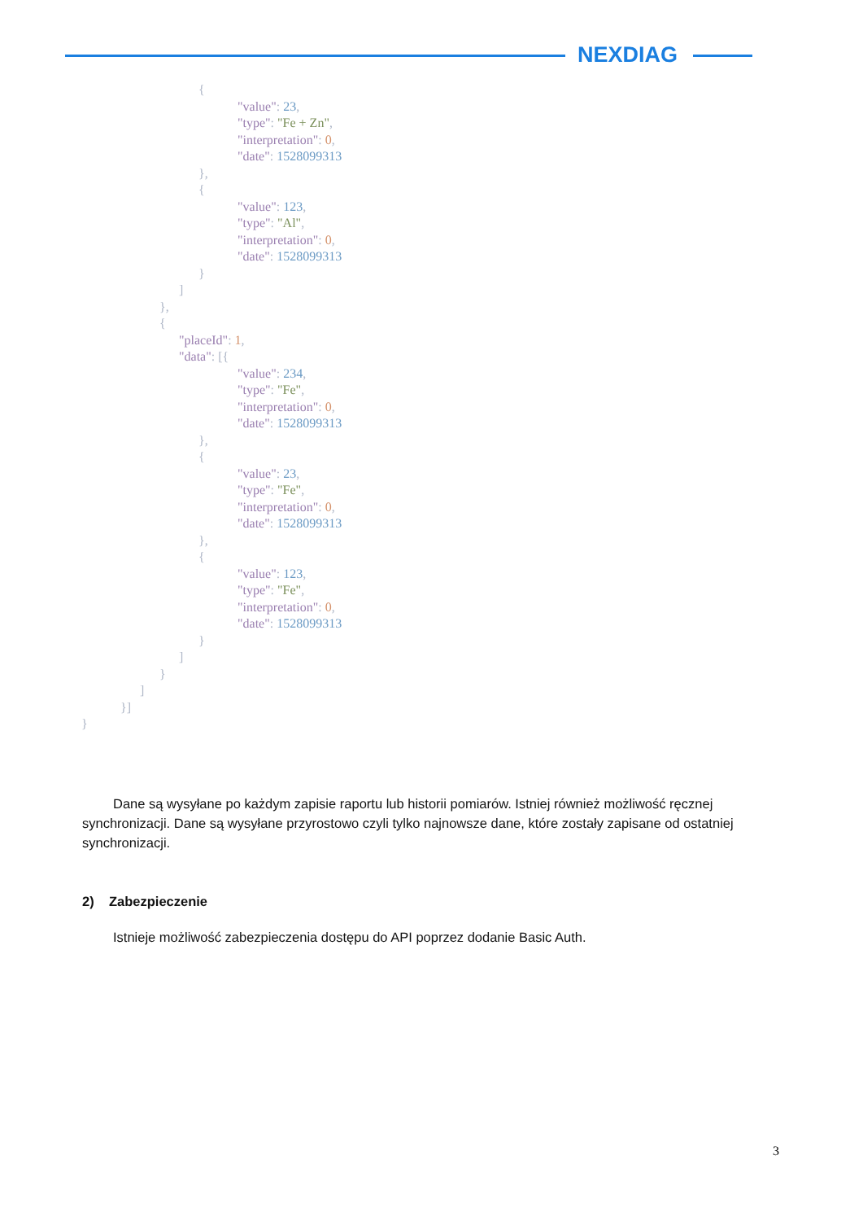NEXDIAG
                                    {
                                                "value": 23,
                                                "type": "Fe + Zn",
                                                "interpretation": 0,
                                                "date": 1528099313
                                    },
                                    {
                                                "value": 123,
                                                "type": "Al",
                                                "interpretation": 0,
                                                "date": 1528099313
                                    }
                              ]
                        },
                        {
                              "placeId": 1,
                              "data": [{
                                                "value": 234,
                                                "type": "Fe",
                                                "interpretation": 0,
                                                "date": 1528099313
                                    },
                                    {
                                                "value": 23,
                                                "type": "Fe",
                                                "interpretation": 0,
                                                "date": 1528099313
                                    },
                                    {
                                                "value": 123,
                                                "type": "Fe",
                                                "interpretation": 0,
                                                "date": 1528099313
                                    }
                              ]
                        }
                  ]
            }]
}
Dane są wysyłane po każdym zapisie raportu lub historii pomiarów. Istniej również możliwość ręcznej synchronizacji. Dane są wysyłane przyrostowo czyli tylko najnowsze dane, które zostały zapisane od ostatniej synchronizacji.
2) Zabezpieczenie
Istnieje możliwość zabezpieczenia dostępu do API poprzez dodanie Basic Auth.
3